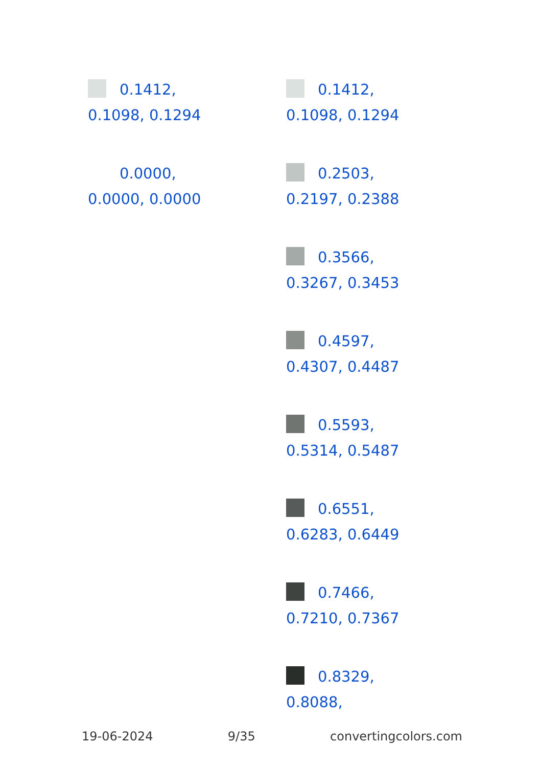0.1412, 0.1098, 0.1294
0.0000, 0.0000, 0.0000
0.1412, 0.1098, 0.1294
0.2503, 0.2197, 0.2388
0.3566, 0.3267, 0.3453
0.4597, 0.4307, 0.4487
0.5593, 0.5314, 0.5487
0.6551, 0.6283, 0.6449
0.7466, 0.7210, 0.7367
0.8329, 0.8088,
19-06-2024 9/35 convertingcolors.com